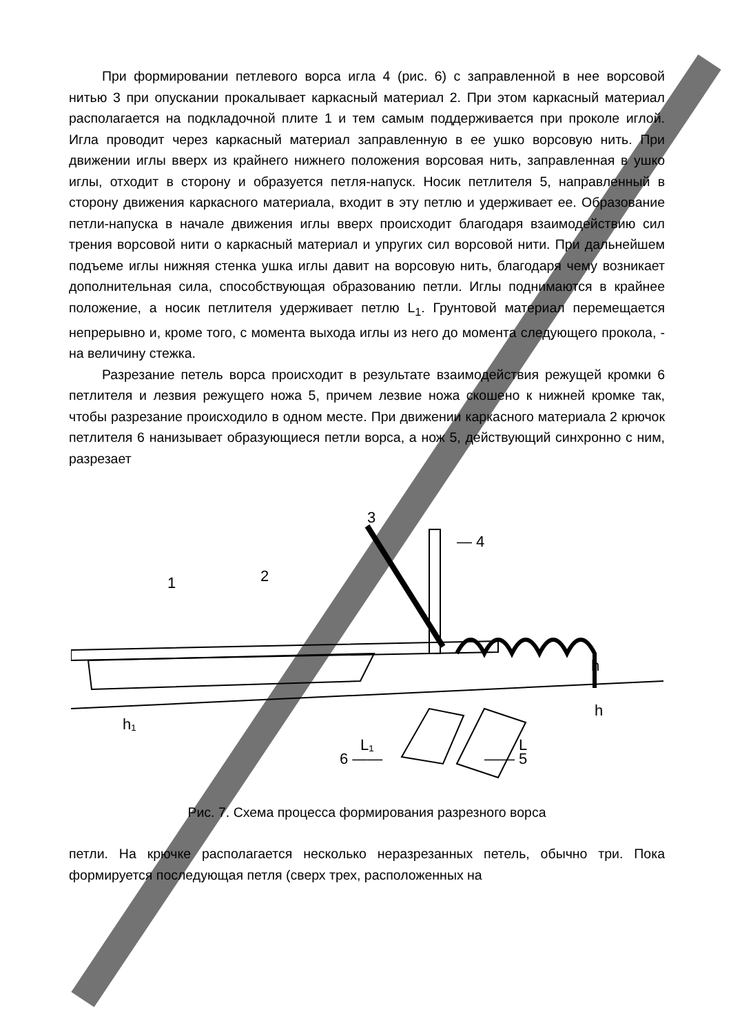При формировании петлевого ворса игла 4 (рис. 6) с заправленной в нее ворсовой нитью 3 при опускании прокалывает каркасный материал 2. При этом каркасный материал располагается на подкладочной плите 1 и тем самым поддерживается при проколе иглой. Игла проводит через каркасный материал заправленную в ее ушко ворсовую нить. При движении иглы вверх из крайнего нижнего положения ворсовая нить, заправленная в ушко иглы, отходит в сторону и образуется петля-напуск. Носик петлителя 5, направленный в сторону движения каркасного материала, входит в эту петлю и удерживает ее. Образование петли-напуска в начале движения иглы вверх происходит благодаря взаимодействию сил трения ворсовой нити о каркасный материал и упругих сил ворсовой нити. При дальнейшем подъеме иглы нижняя стенка ушка иглы давит на ворсовую нить, благодаря чему возникает дополнительная сила, способствующая образованию петли. Иглы поднимаются в крайнее положение, а носик петлителя удерживает петлю L<sub>1</sub>. Грунтовой материал перемещается непрерывно и, кроме того, с момента выхода иглы из него до момента следующего прокола, - на величину стежка.
Разрезание петель ворса происходит в результате взаимодействия режущей кромки 6 петлителя и лезвия режущего ножа 5, причем лезвие ножа скошено к нижней кромке так, чтобы разрезание происходило в одном месте. При движении каркасного материала 2 крючок петлителя 6 нанизывает образующиеся петли ворса, а нож 5, действующий синхронно с ним, разрезает
3
— 4
1
2
h
h₁
h
L₁
L
6 ——
—— 5
Рис. 7. Схема процесса формирования разрезного ворса
петли. На крючке располагается несколько неразрезанных петель, обычно три. Пока формируется последующая петля (сверх трех, расположенных на